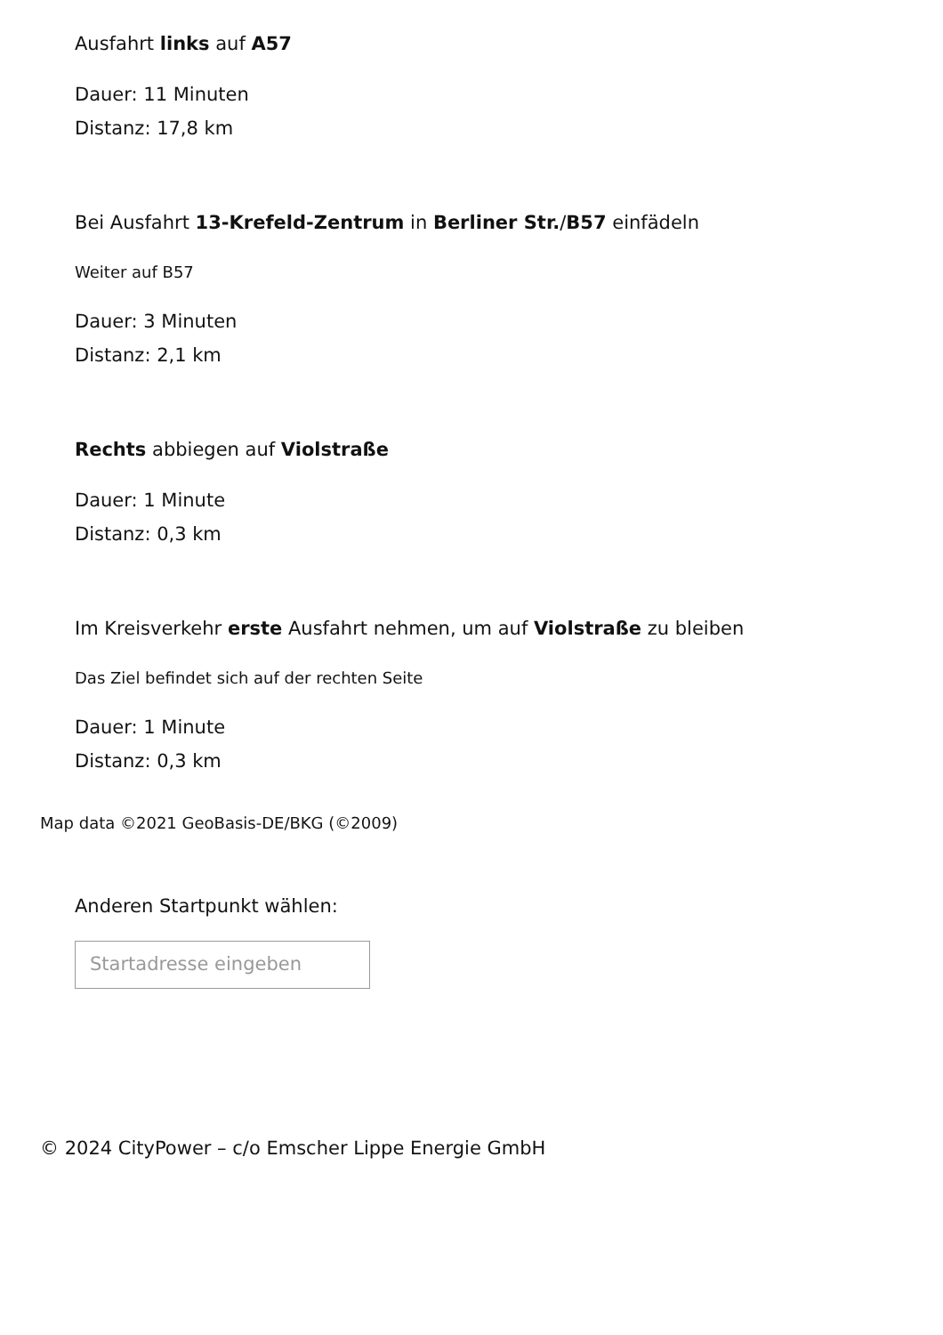Ausfahrt links auf A57
Dauer: 11 Minuten
Distanz: 17,8 km
Bei Ausfahrt 13-Krefeld-Zentrum in Berliner Str./B57 einfädeln
Weiter auf B57
Dauer: 3 Minuten
Distanz: 2,1 km
Rechts abbiegen auf Violstraße
Dauer: 1 Minute
Distanz: 0,3 km
Im Kreisverkehr erste Ausfahrt nehmen, um auf Violstraße zu bleiben
Das Ziel befindet sich auf der rechten Seite
Dauer: 1 Minute
Distanz: 0,3 km
Map data ©2021 GeoBasis-DE/BKG (©2009)
Anderen Startpunkt wählen:
Startadresse eingeben
© 2024 CityPower – c/o Emscher Lippe Energie GmbH